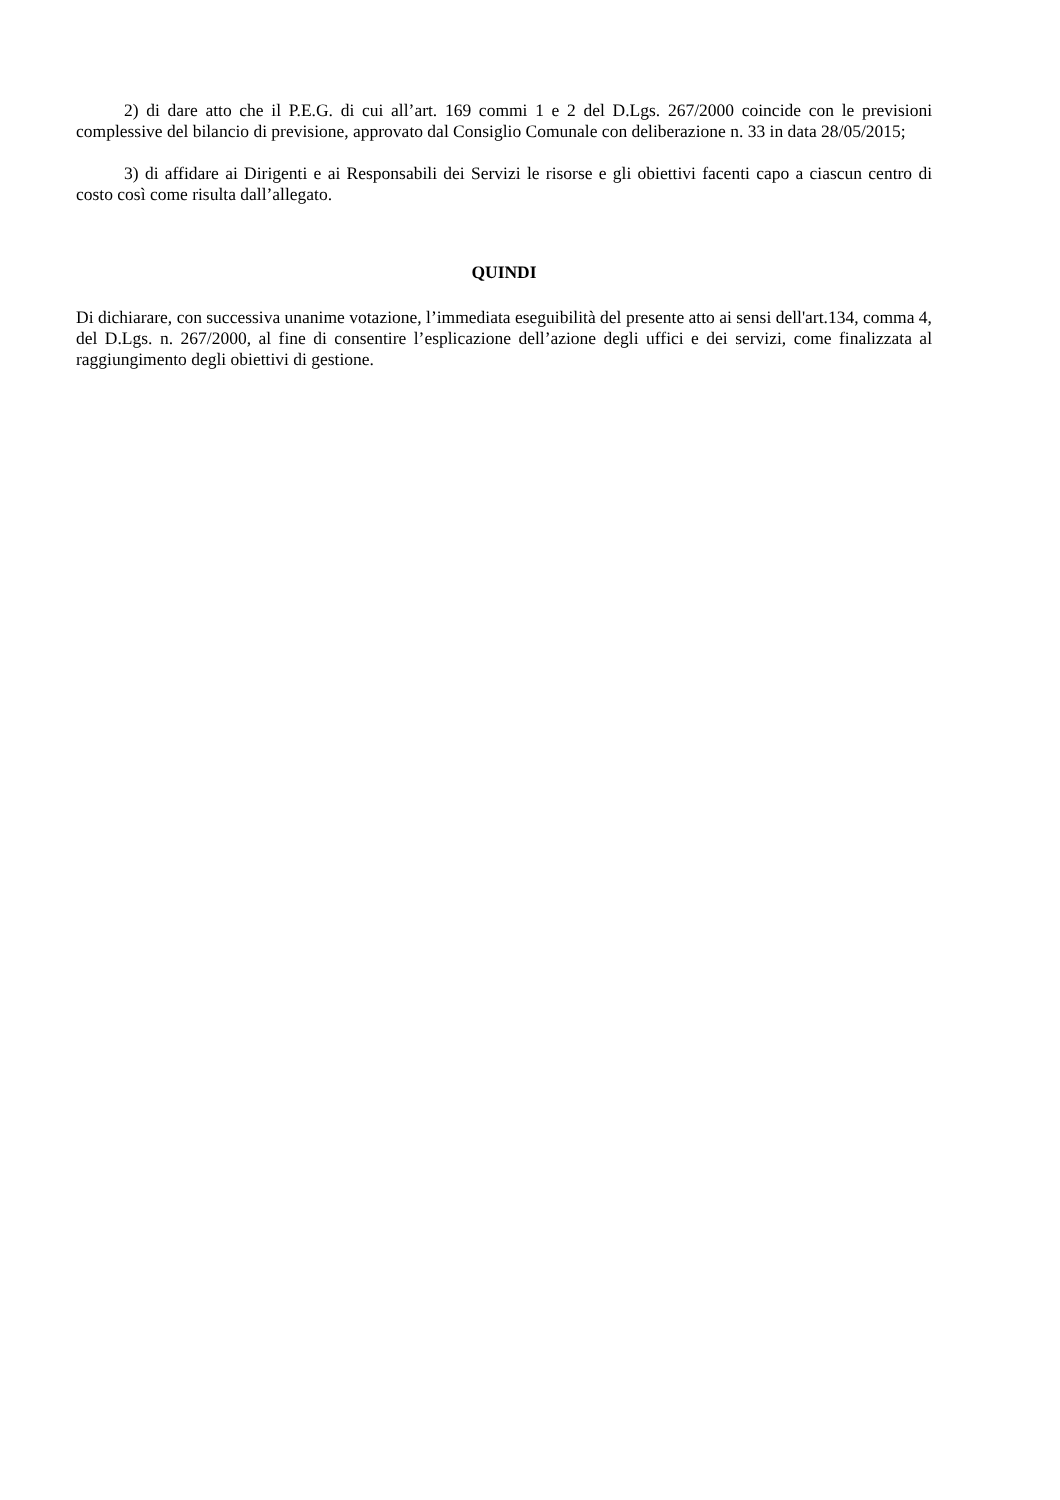2) di dare atto che il P.E.G. di cui all’art. 169 commi 1 e 2 del D.Lgs. 267/2000 coincide con le previsioni complessive del bilancio di previsione, approvato dal Consiglio Comunale con deliberazione n. 33 in data 28/05/2015;
3) di affidare ai Dirigenti e ai Responsabili dei Servizi le risorse e gli obiettivi facenti capo a ciascun centro di costo così come risulta dall’allegato.
QUINDI
Di dichiarare, con successiva unanime votazione, l’immediata eseguibilità del presente atto ai sensi dell'art.134, comma 4, del D.Lgs. n. 267/2000, al fine di consentire l’esplicazione dell’azione degli uffici e dei servizi, come finalizzata al raggiungimento degli obiettivi di gestione.